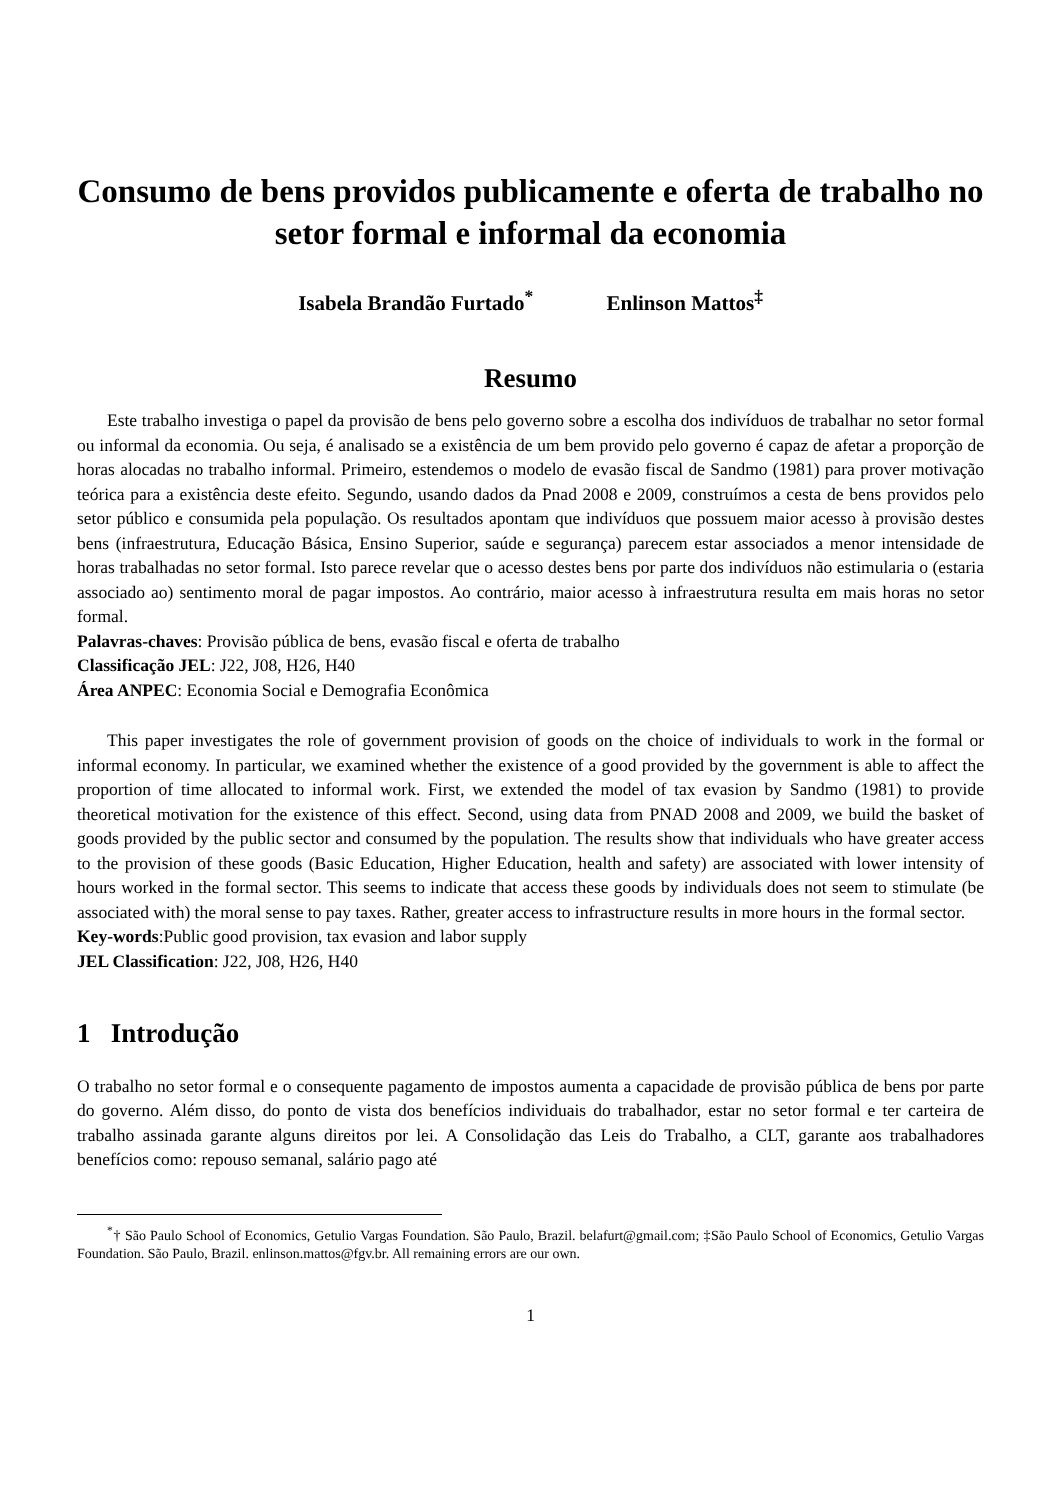Consumo de bens providos publicamente e oferta de trabalho no setor formal e informal da economia
Isabela Brandão Furtado<sup>*</sup> Enlinson Mattos<sup>‡</sup>
Resumo
Este trabalho investiga o papel da provisão de bens pelo governo sobre a escolha dos indivíduos de trabalhar no setor formal ou informal da economia. Ou seja, é analisado se a existência de um bem provido pelo governo é capaz de afetar a proporção de horas alocadas no trabalho informal. Primeiro, estendemos o modelo de evasão fiscal de Sandmo (1981) para prover motivação teórica para a existência deste efeito. Segundo, usando dados da Pnad 2008 e 2009, construímos a cesta de bens providos pelo setor público e consumida pela população. Os resultados apontam que indivíduos que possuem maior acesso à provisão destes bens (infraestrutura, Educação Básica, Ensino Superior, saúde e segurança) parecem estar associados a menor intensidade de horas trabalhadas no setor formal. Isto parece revelar que o acesso destes bens por parte dos indivíduos não estimularia o (estaria associado ao) sentimento moral de pagar impostos. Ao contrário, maior acesso à infraestrutura resulta em mais horas no setor formal.
Palavras-chaves: Provisão pública de bens, evasão fiscal e oferta de trabalho
Classificação JEL: J22, J08, H26, H40
Área ANPEC: Economia Social e Demografia Econômica
This paper investigates the role of government provision of goods on the choice of individuals to work in the formal or informal economy. In particular, we examined whether the existence of a good provided by the government is able to affect the proportion of time allocated to informal work. First, we extended the model of tax evasion by Sandmo (1981) to provide theoretical motivation for the existence of this effect. Second, using data from PNAD 2008 and 2009, we build the basket of goods provided by the public sector and consumed by the population. The results show that individuals who have greater access to the provision of these goods (Basic Education, Higher Education, health and safety) are associated with lower intensity of hours worked in the formal sector. This seems to indicate that access these goods by individuals does not seem to stimulate (be associated with) the moral sense to pay taxes. Rather, greater access to infrastructure results in more hours in the formal sector.
Key-words:Public good provision, tax evasion and labor supply
JEL Classification: J22, J08, H26, H40
1 Introdução
O trabalho no setor formal e o consequente pagamento de impostos aumenta a capacidade de provisão pública de bens por parte do governo. Além disso, do ponto de vista dos benefícios individuais do trabalhador, estar no setor formal e ter carteira de trabalho assinada garante alguns direitos por lei. A Consolidação das Leis do Trabalho, a CLT, garante aos trabalhadores benefícios como: repouso semanal, salário pago até
<sup>*</sup>† São Paulo School of Economics, Getulio Vargas Foundation. São Paulo, Brazil. belafurt@gmail.com; ‡São Paulo School of Economics, Getulio Vargas Foundation. São Paulo, Brazil. enlinson.mattos@fgv.br. All remaining errors are our own.
1